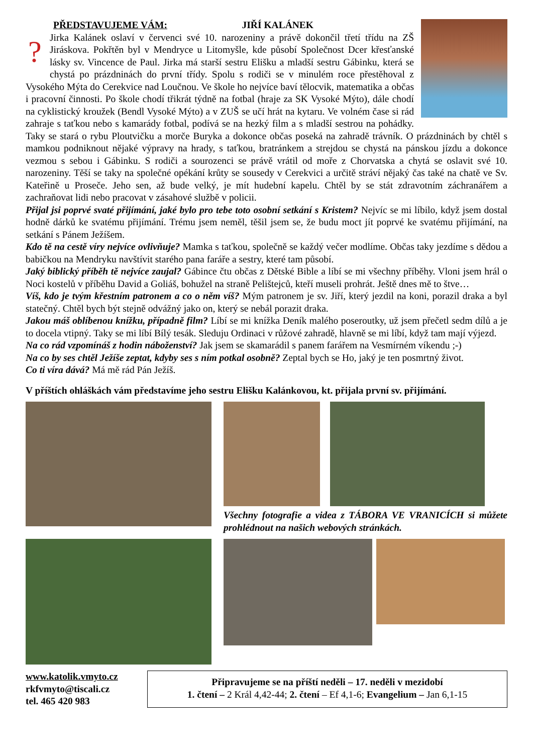PŘEDSTAVUJEME VÁM: JIŘÍ KALÁNEK
?
Jirka Kalánek oslaví v červenci své 10. narozeniny a právě dokončil třetí třídu na ZŠ Jiráskova. Pokřtěn byl v Mendryce u Litomyšle, kde působí Společnost Dcer křesťanské lásky sv. Vincence de Paul. Jirka má starší sestru Elišku a mladší sestru Gábinku, která se chystá po prázdninách do první třídy. Spolu s rodiči se v minulém roce přestěhoval z Vysokého Mýta do Cerekvice nad Loučnou. Ve škole ho nejvíce baví tělocvik, matematika a občas i pracovní činnosti. Po škole chodí třikrát týdně na fotbal (hraje za SK Vysoké Mýto), dále chodí na cyklistický kroužek (Bendl Vysoké Mýto) a v ZUŠ se učí hrát na kytaru. Ve volném čase si rád zahraje s taťkou nebo s kamarády fotbal, podívá se na hezký film a s mladší sestrou na pohádky. Taky se stará o rybu Ploutvičku a morče Buryka a dokonce občas poseká na zahradě trávník. O prázdninách by chtěl s mamkou podniknout nějaké výpravy na hrady, s taťkou, bratránkem a strejdou se chystá na pánskou jízdu a dokonce vezmou s sebou i Gábinku. S rodiči a sourozenci se právě vrátil od moře z Chorvatska a chytá se oslavit své 10. narozeniny. Těší se taky na společné opékání krůty se sousedy v Cerekvici a určitě stráví nějaký čas také na chatě ve Sv. Kateřině u Proseče. Jeho sen, až bude velký, je mít hudební kapelu. Chtěl by se stát zdravotním záchranářem a zachraňovat lidi nebo pracovat v zásahové službě v policii.
Přijal jsi poprvé svaté přijímání, jaké bylo pro tebe toto osobní setkání s Kristem? Nejvíc se mi líbilo, když jsem dostal hodně dárků ke svatému přijímání. Trému jsem neměl, těšil jsem se, že budu moct jít poprvé ke svatému přijímání, na setkání s Pánem Ježíšem.
Kdo tě na cestě víry nejvíce ovlivňuje? Mamka s taťkou, společně se každý večer modlíme. Občas taky jezdíme s dědou a babičkou na Mendryku navštívit starého pana faráře a sestry, které tam působí.
Jaký biblický příběh tě nejvíce zaujal? Gábince čtu občas z Dětské Bible a líbí se mi všechny příběhy. Vloni jsem hrál o Noci kostelů v příběhu David a Goliáš, bohužel na straně Pelištejců, kteří museli prohrát. Ještě dnes mě to štve…
Víš, kdo je tvým křestním patronem a co o něm víš? Mým patronem je sv. Jiří, který jezdil na koni, porazil draka a byl statečný. Chtěl bych být stejně odvážný jako on, který se nebál porazit draka.
Jakou máš oblíbenou knížku, případně film? Líbí se mi knížka Deník malého poseroutky, už jsem přečetl sedm dílů a je to docela vtipný. Taky se mi líbí Bílý tesák. Sleduju Ordinaci v růžové zahradě, hlavně se mi líbí, když tam mají výjezd.
Na co rád vzpomínáš z hodin náboženství? Jak jsem se skamarádil s panem farářem na Vesmírném víkendu ;-)
Na co by ses chtěl Ježíše zeptat, kdyby ses s ním potkal osobně? Zeptal bych se Ho, jaký je ten posmrtný život.
Co ti víra dává? Má mě rád Pán Ježíš.
V příštích ohláškách vám představíme jeho sestru Elišku Kalánkovou, kt. přijala první sv. přijímání.
Všechny fotografie a videa z TÁBORA VE VRANICÍCH si můžete prohlédnout na našich webových stránkách.
www.katolik.vmyto.cz
rkfvmyto@tiscali.cz
tel. 465 420 983
Připravujeme se na příští neděli – 17. neděli v mezidobí
1. čtení – 2 Král 4,42-44; 2. čtení – Ef 4,1-6; Evangelium – Jan 6,1-15